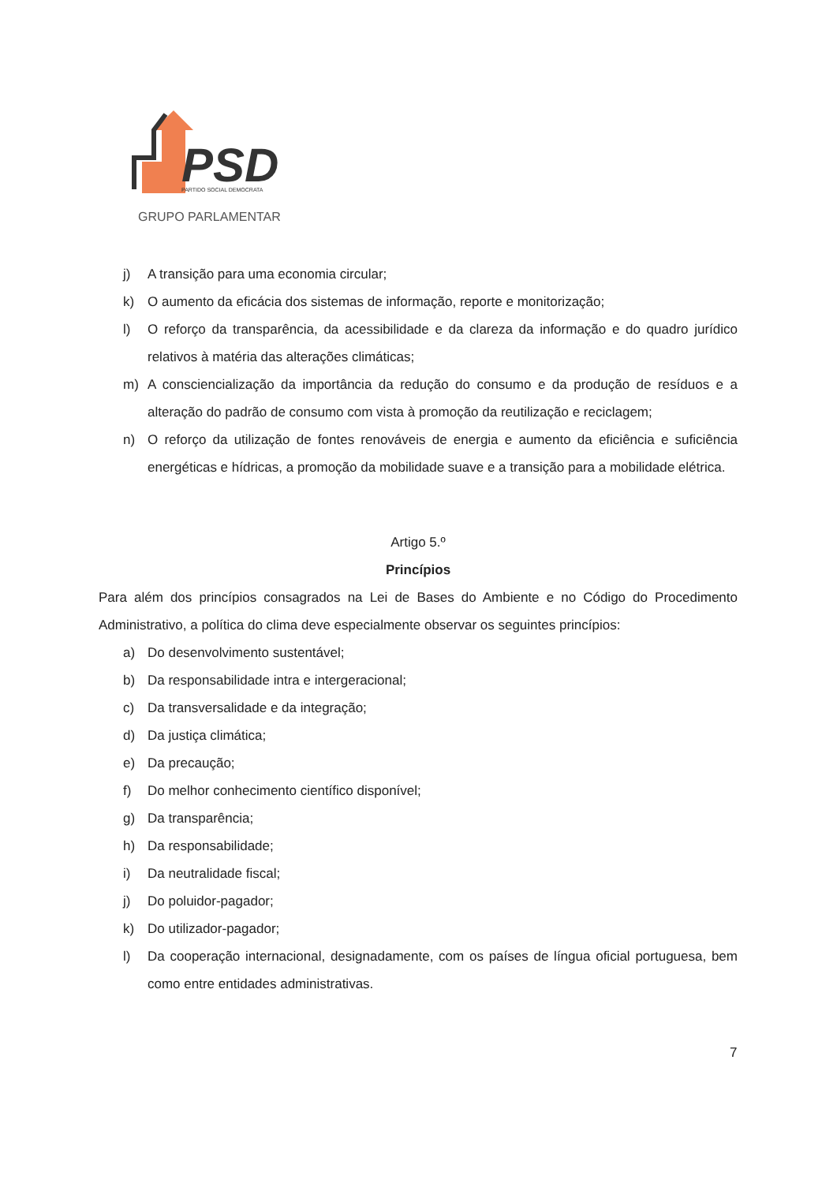PSD
PARTIDO SOCIAL DEMOCRATA
GRUPO PARLAMENTAR
j) A transição para uma economia circular;
k) O aumento da eficácia dos sistemas de informação, reporte e monitorização;
l) O reforço da transparência, da acessibilidade e da clareza da informação e do quadro jurídico relativos à matéria das alterações climáticas;
m) A consciencialização da importância da redução do consumo e da produção de resíduos e a alteração do padrão de consumo com vista à promoção da reutilização e reciclagem;
n) O reforço da utilização de fontes renováveis de energia e aumento da eficiência e suficiência energéticas e hídricas, a promoção da mobilidade suave e a transição para a mobilidade elétrica.
Artigo 5.º
Princípios
Para além dos princípios consagrados na Lei de Bases do Ambiente e no Código do Procedimento Administrativo, a política do clima deve especialmente observar os seguintes princípios:
a) Do desenvolvimento sustentável;
b) Da responsabilidade intra e intergeracional;
c) Da transversalidade e da integração;
d) Da justiça climática;
e) Da precaução;
f) Do melhor conhecimento científico disponível;
g) Da transparência;
h) Da responsabilidade;
i) Da neutralidade fiscal;
j) Do poluidor-pagador;
k) Do utilizador-pagador;
l) Da cooperação internacional, designadamente, com os países de língua oficial portuguesa, bem como entre entidades administrativas.
7